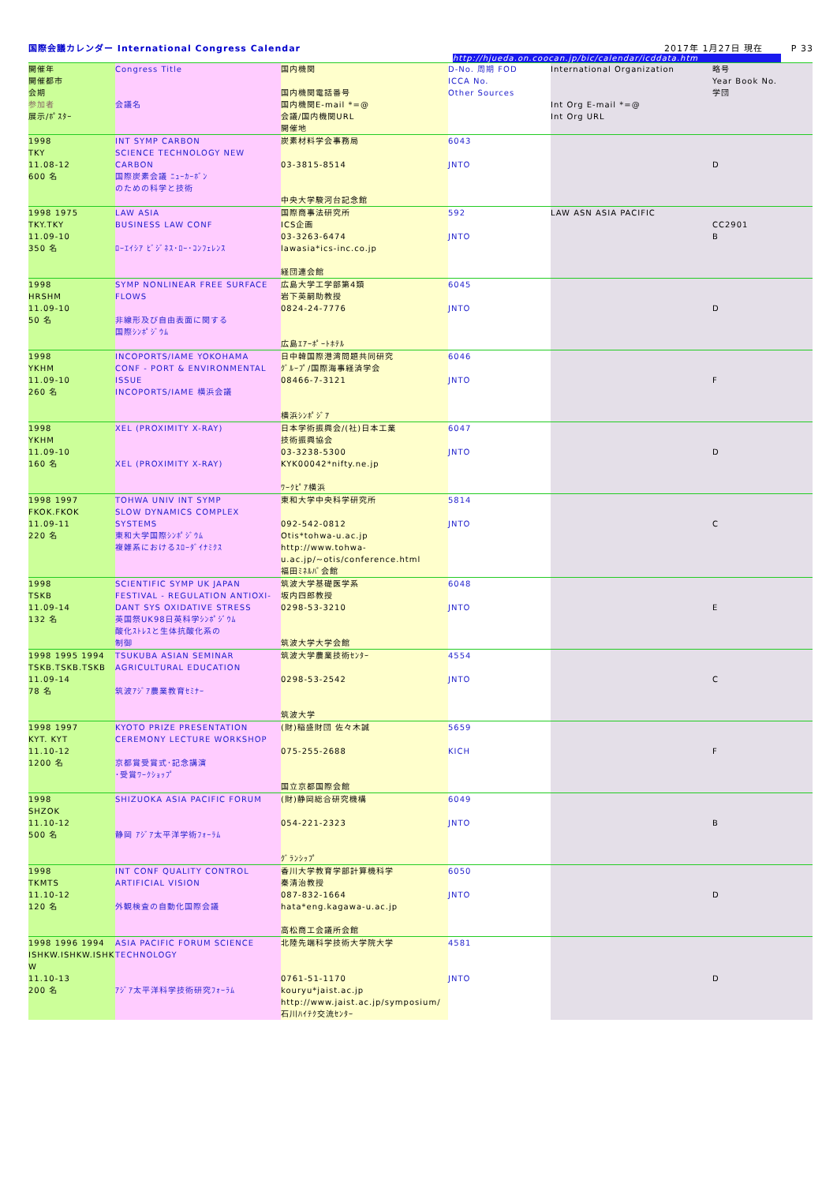国際会議カレンダー International Congress Calendar 2017年 1月27日 現在 P 33
http://hjueda.on.coocan.jp/bic/calendar/icddata.htm
| 開催年 開催都市 会期 参加者 展示/ﾎﾟｽﾀｰ | Congress Title 会議名 | 国内機関 国内機関電話番号 国内機関E-mail *=@ 会議/国内機関URL 開催地 | D-No. 周期 FOD ICCA No. Other Sources | International Organization Int Org E-mail *=@ Int Org URL | 略号 Year Book No. 学団 |
| 1998 TKY 11.08-12 600 名 | INT SYMP CARBON SCIENCE TECHNOLOGY NEW CARBON 国際炭素会議 ﾆｭｰｶｰﾎﾞﾝ のための科学と技術 | 炭素材料学会事務局 03-3815-8514 中央大学駿河台記念館 | 6043 JNTO | | D |
| 1998 1975 TKY.TKY 11.09-10 350 名 | LAW ASIA BUSINESS LAW CONF ﾛｰｴｲｼｱ ﾋﾞｼﾞﾈｽ･ﾛｰ･ｺﾝﾌｪﾚﾝｽ | 国際商事法研究所 ICS企画 03-3263-6474 lawasia*ics-inc.co.jp 経団連会館 | 592 JNTO | LAW ASN ASIA PACIFIC | CC2901 B |
| 1998 HRSHM 11.09-10 50 名 | SYMP NONLINEAR FREE SURFACE FLOWS 非線形及び自由表面に関する 国際ｼﾝﾎﾟｼﾞｳﾑ | 広島大学工学部第4類 岩下英嗣助教授 0824-24-7776 広島ｴｱｰﾎﾟｰﾄﾎﾃﾙ | 6045 JNTO | | D |
| 1998 YKHM 11.09-10 260 名 | INCOPORTS/IAME YOKOHAMA CONF - PORT & ENVIRONMENTAL ISSUE INCOPORTS/IAME 横浜会議 | 日中韓国際港湾問題共同研究 ｸﾞﾙｰﾌﾟ/国際海事経済学会 08466-7-3121 横浜ｼﾝﾎﾟｼﾞｱ | 6046 JNTO | | F |
| 1998 YKHM 11.09-10 160 名 | XEL (PROXIMITY X-RAY) XEL (PROXIMITY X-RAY) | 日本学術振興会/(社)日本工業 技術振興協会 03-3238-5300 KYK00042*nifty.ne.jp ﾜｰｸﾋﾟｱ横浜 | 6047 JNTO | | D |
| 1998 1997 FKOK.FKOK 11.09-11 220 名 | TOHWA UNIV INT SYMP SLOW DYNAMICS COMPLEX SYSTEMS 東和大学国際ｼﾝﾎﾟｼﾞｳﾑ 複雑系におけるｽﾛｰﾀﾞｲﾅﾐｸｽ | 東和大学中央科学研究所 092-542-0812 Otis*tohwa-u.ac.jp http://www.tohwa-u.ac.jp/~otis/conference.html 福田ﾐﾈﾙﾊﾞ会館 | 5814 JNTO | | C |
| 1998 TSKB 11.09-14 132 名 | SCIENTIFIC SYMP UK JAPAN FESTIVAL - REGULATION ANTIOXI- DANT SYS OXIDATIVE STRESS 英国祭UK98日英科学ｼﾝﾎﾟｼﾞｳﾑ 酸化ｽﾄﾚｽと生体抗酸化系の 制御 | 筑波大学基礎医学系 坂内四郎教授 0298-53-3210 筑波大学大学会館 | 6048 JNTO | | E |
| 1998 1995 1994 TSKB.TSKB.TSKB 11.09-14 78 名 | TSUKUBA ASIAN SEMINAR AGRICULTURAL EDUCATION 筑波ｱｼﾞｱ農業教育ｾﾐﾅｰ | 筑波大学農業技術ｾﾝﾀｰ 0298-53-2542 筑波大学 | 4554 JNTO | | C |
| 1998 1997 KYT. KYT 11.10-12 1200 名 | KYOTO PRIZE PRESENTATION CEREMONY LECTURE WORKSHOP 京都賞受賞式･記念講演 ･受賞ﾜｰｸｼｮｯﾌﾟ | (財)稲盛財団 佐々木誠 075-255-2688 国立京都国際会館 | 5659 KICH | | F |
| 1998 SHZOK 11.10-12 500 名 | SHIZUOKA ASIA PACIFIC FORUM 静岡 ｱｼﾞｱ太平洋学術ﾌｫｰﾗﾑ | (財)静岡総合研究機構 054-221-2323 ｸﾞﾗﾝｼｯﾌﾟ | 6049 JNTO | | B |
| 1998 TKMTS 11.10-12 120 名 | INT CONF QUALITY CONTROL ARTIFICIAL VISION 外観検査の自動化国際会議 | 香川大学教育学部計算機科学 秦清治教授 087-832-1664 hata*eng.kagawa-u.ac.jp 高松商工会議所会館 | 6050 JNTO | | D |
| 1998 1996 1994 ISHKW.ISHKW.ISHK W 11.10-13 200 名 | ASIA PACIFIC FORUM SCIENCE TECHNOLOGY ｱｼﾞｱ太平洋科学技術研究ﾌｫｰﾗﾑ | 北陸先端科学技術大学院大学 0761-51-1170 kouryu*jaist.ac.jp http://www.jaist.ac.jp/symposium/ 石川ﾊｲﾃｸ交流ｾﾝﾀｰ | 4581 JNTO | | D |